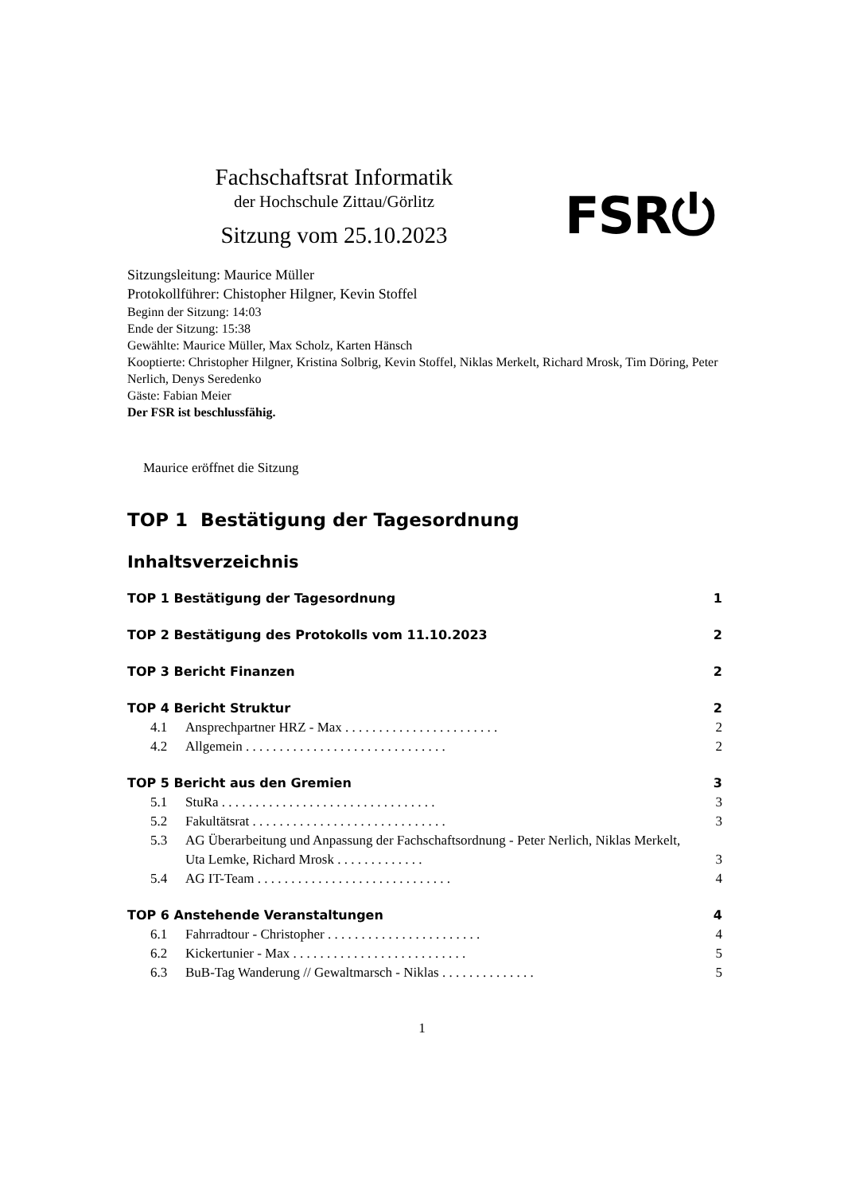Fachschaftsrat Informatik
der Hochschule Zittau/Görlitz
Sitzung vom 25.10.2023
FSR⏻
Sitzungsleitung: Maurice Müller
Protokollführer: Chistopher Hilgner, Kevin Stoffel
Beginn der Sitzung: 14:03
Ende der Sitzung: 15:38
Gewählte: Maurice Müller, Max Scholz, Karten Hänsch
Kooptierte: Christopher Hilgner, Kristina Solbrig, Kevin Stoffel, Niklas Merkelt, Richard Mrosk, Tim Döring, Peter Nerlich, Denys Seredenko
Gäste: Fabian Meier
Der FSR ist beschlussfähig.
Maurice eröffnet die Sitzung
TOP 1 Bestätigung der Tagesordnung
Inhaltsverzeichnis
TOP 1 Bestätigung der Tagesordnung 1
TOP 2 Bestätigung des Protokolls vom 11.10.2023 2
TOP 3 Bericht Finanzen 2
TOP 4 Bericht Struktur 2
4.1 Ansprechpartner HRZ - Max . . . . . . . . . . . . . . . . . . . . . . . 2
4.2 Allgemein . . . . . . . . . . . . . . . . . . . . . . . . . . . . . . 2
TOP 5 Bericht aus den Gremien 3
5.1 StuRa . . . . . . . . . . . . . . . . . . . . . . . . . . . . . . . . 3
5.2 Fakultätsrat . . . . . . . . . . . . . . . . . . . . . . . . . . . . . 3
5.3 AG Überarbeitung und Anpassung der Fachschaftsordnung - Peter Nerlich, Niklas Merkelt, Uta Lemke, Richard Mrosk . . . . . . . . . . . . . 3
5.4 AG IT-Team . . . . . . . . . . . . . . . . . . . . . . . . . . . . . 4
TOP 6 Anstehende Veranstaltungen 4
6.1 Fahrradtour - Christopher . . . . . . . . . . . . . . . . . . . . . . . 4
6.2 Kickertunier - Max . . . . . . . . . . . . . . . . . . . . . . . . . . 5
6.3 BuB-Tag Wanderung // Gewaltmarsch - Niklas . . . . . . . . . . . . . . 5
1